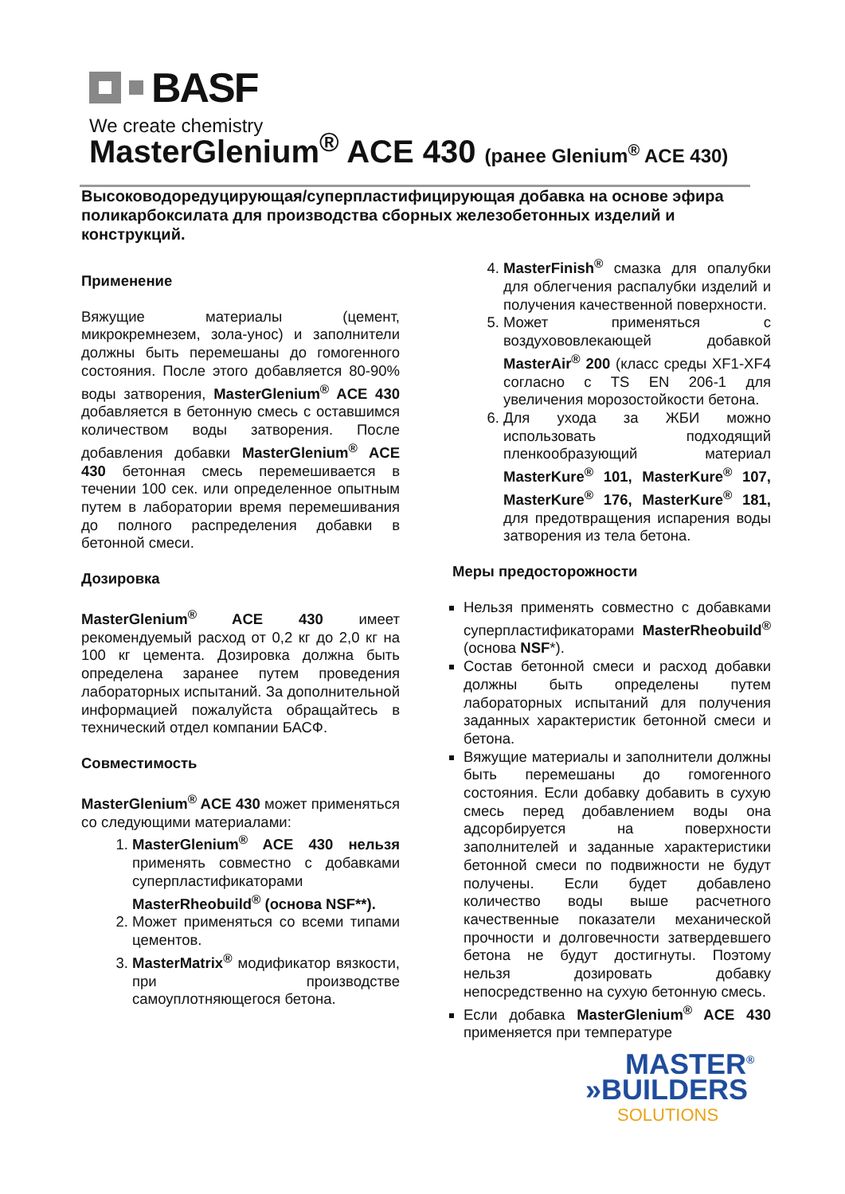BASF
We create chemistry
MasterGlenium<sup>®</sup> ACE 430 (ранее Glenium<sup>®</sup> ACE 430)
Высоководоредуцирующая/суперпластифицирующая добавка на основе эфира поликарбоксилата для производства сборных железобетонных изделий и конструкций.
Применение
Вяжущие материалы (цемент, микрокремнезем, зола-унос) и заполнители должны быть перемешаны до гомогенного состояния. После этого добавляется 80-90% воды затворения, MasterGlenium<sup>®</sup> ACE 430 добавляется в бетонную смесь с оставшимся количеством воды затворения. После добавления добавки MasterGlenium<sup>®</sup> ACE 430 бетонная смесь перемешивается в течении 100 сек. или определенное опытным путем в лаборатории время перемешивания до полного распределения добавки в бетонной смеси.
Дозировка
MasterGlenium<sup>®</sup> ACE 430 имеет рекомендуемый расход от 0,2 кг до 2,0 кг на 100 кг цемента. Дозировка должна быть определена заранее путем проведения лабораторных испытаний. За дополнительной информацией пожалуйста обращайтесь в технический отдел компании БАСФ.
Совместимость
MasterGlenium<sup>®</sup> ACE 430 может применяться со следующими материалами:
1. MasterGlenium<sup>®</sup> ACE 430 нельзя применять совместно с добавками суперпластификаторами MasterRheobuild<sup>®</sup> (основа NSF**).
2. Может применяться со всеми типами цементов.
3. MasterMatrix<sup>®</sup> модификатор вязкости, при производстве самоуплотняющегося бетона.
4. MasterFinish<sup>®</sup> смазка для опалубки для облегчения распалубки изделий и получения качественной поверхности.
5. Может применяться с воздухововлекающей добавкой MasterAir<sup>®</sup> 200 (класс среды XF1-XF4 согласно с TS EN 206-1 для увеличения морозостойкости бетона.
6. Для ухода за ЖБИ можно использовать подходящий пленкообразующий материал MasterKure<sup>®</sup> 101, MasterKure<sup>®</sup> 107, MasterKure<sup>®</sup> 176, MasterKure<sup>®</sup> 181, для предотвращения испарения воды затворения из тела бетона.
Меры предосторожности
Нельзя применять совместно с добавками суперпластификаторами MasterRheobuild<sup>®</sup> (основа NSF*).
Состав бетонной смеси и расход добавки должны быть определены путем лабораторных испытаний для получения заданных характеристик бетонной смеси и бетона.
Вяжущие материалы и заполнители должны быть перемешаны до гомогенного состояния. Если добавку добавить в сухую смесь перед добавлением воды она адсорбируется на поверхности заполнителей и заданные характеристики бетонной смеси по подвижности не будут получены. Если будет добавлено количество воды выше расчетного качественные показатели механической прочности и долговечности затвердевшего бетона не будут достигнуты. Поэтому нельзя дозировать добавку непосредственно на сухую бетонную смесь.
Если добавка MasterGlenium<sup>®</sup> ACE 430 применяется при температуре
MASTER<sup>®</sup>
»BUILDERS
SOLUTIONS